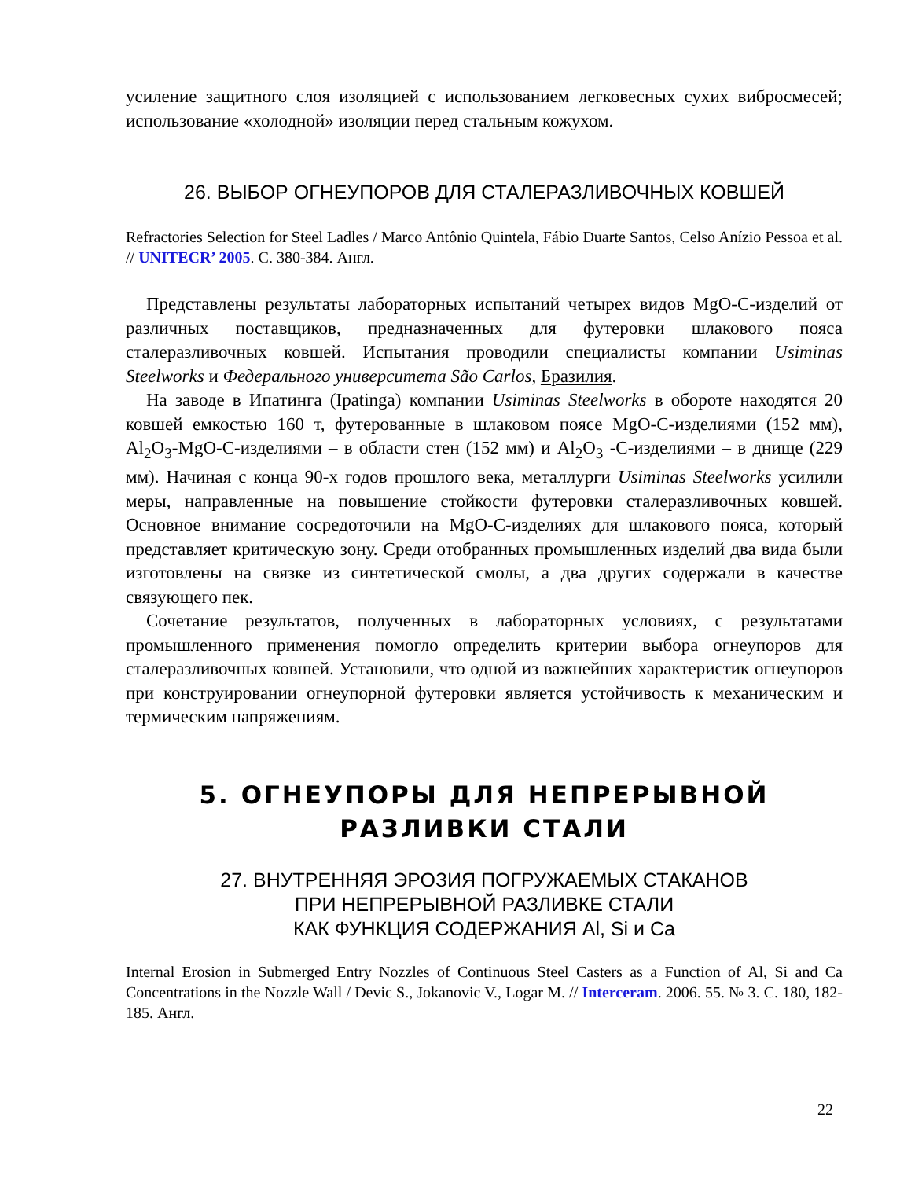усиление защитного слоя изоляцией с использованием легковесных сухих вибросмесей; использование «холодной» изоляции перед стальным кожухом.
26. ВЫБОР ОГНЕУПОРОВ ДЛЯ СТАЛЕРАЗЛИВОЧНЫХ КОВШЕЙ
Refractories Selection for Steel Ladles / Marco Antônio Quintela, Fábio Duarte Santos, Celso Anízio Pessoa et al. // UNITECR’ 2005. С. 380-384. Англ.
Представлены результаты лабораторных испытаний четырех видов MgO-C-изделий от различных поставщиков, предназначенных для футеровки шлакового пояса сталеразливочных ковшей. Испытания проводили специалисты компании Usiminas Steelworks и Федерального университета São Carlos, Бразилия.
На заводе в Ипатинга (Ipatinga) компании Usiminas Steelworks в обороте находятся 20 ковшей емкостью 160 т, футерованные в шлаковом поясе MgO-C-изделиями (152 мм), Al<sub>2</sub>O<sub>3</sub>-MgO-C-изделиями – в области стен (152 мм) и Al<sub>2</sub>O<sub>3</sub> -C-изделиями – в днище (229 мм). Начиная с конца 90-х годов прошлого века, металлурги Usiminas Steelworks усилили меры, направленные на повышение стойкости футеровки сталеразливочных ковшей. Основное внимание сосредоточили на MgO-C-изделиях для шлакового пояса, который представляет критическую зону. Среди отобранных промышленных изделий два вида были изготовлены на связке из синтетической смолы, а два других содержали в качестве связующего пек.
Сочетание результатов, полученных в лабораторных условиях, с результатами промышленного применения помогло определить критерии выбора огнеупоров для сталеразливочных ковшей. Установили, что одной из важнейших характеристик огнеупоров при конструировании огнеупорной футеровки является устойчивость к механическим и термическим напряжениям.
5. ОГНЕУПОРЫ ДЛЯ НЕПРЕРЫВНОЙ
РАЗЛИВКИ СТАЛИ
27. ВНУТРЕННЯЯ ЭРОЗИЯ ПОГРУЖАЕМЫХ СТАКАНОВ
ПРИ НЕПРЕРЫВНОЙ РАЗЛИВКЕ СТАЛИ
КАК ФУНКЦИЯ СОДЕРЖАНИЯ Al, Si и Ca
Internal Erosion in Submerged Entry Nozzles of Continuous Steel Casters as a Function of Al, Si and Ca Concentrations in the Nozzle Wall / Devic S., Jokanovic V., Logar M. // Interceram. 2006. 55. № 3. С. 180, 182-185. Англ.
22